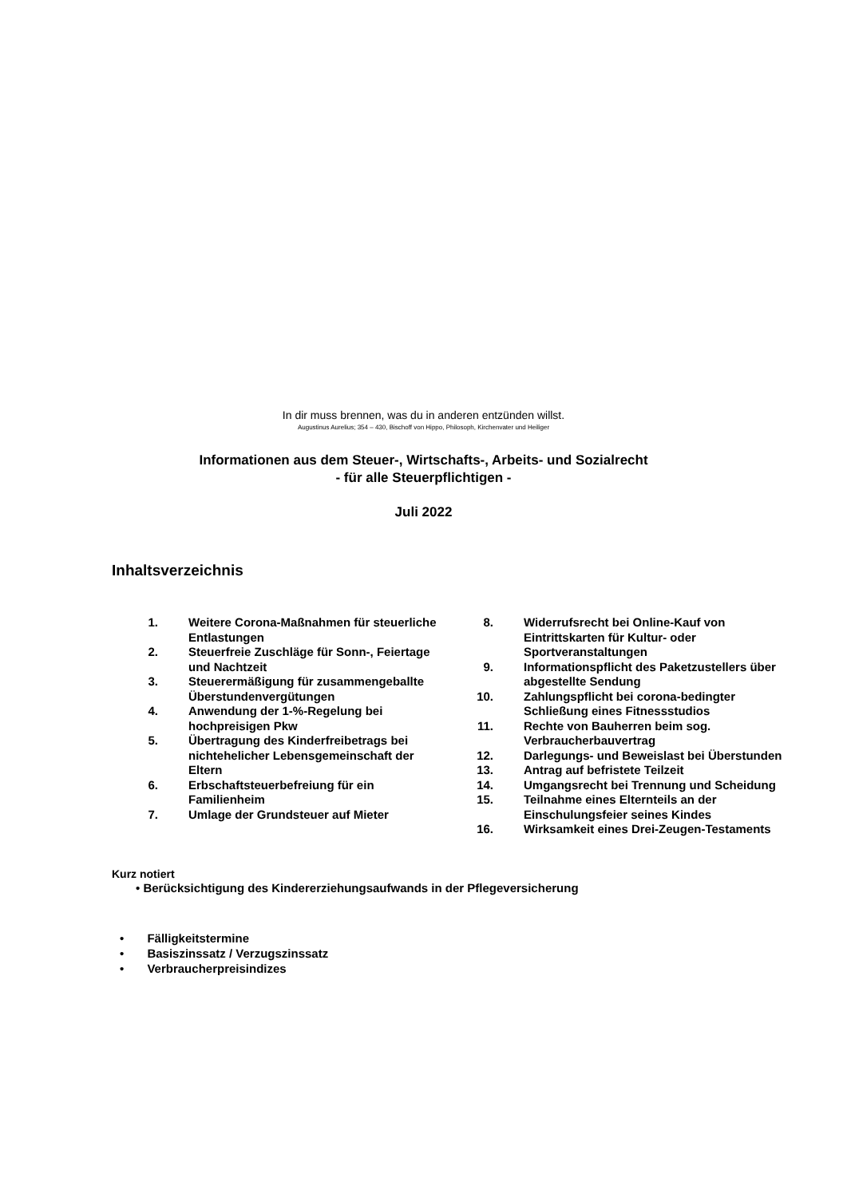In dir muss brennen, was du in anderen entzünden willst.
Augustinus Aurelius; 354 – 430, Bischoff von Hippo, Philosoph, Kirchenvater und Heiliger
Informationen aus dem Steuer-, Wirtschafts-, Arbeits- und Sozialrecht
- für alle Steuerpflichtigen -
Juli 2022
Inhaltsverzeichnis
1. Weitere Corona-Maßnahmen für steuerliche Entlastungen
2. Steuerfreie Zuschläge für Sonn-, Feiertage und Nachtzeit
3. Steuerermäßigung für zusammengeballte Überstundenvergütungen
4. Anwendung der 1-%-Regelung bei hochpreisigen Pkw
5. Übertragung des Kinderfreibetrags bei nichtehelicher Lebensgemeinschaft der Eltern
6. Erbschaftsteuerbefreiung für ein Familienheim
7. Umlage der Grundsteuer auf Mieter
8. Widerrufsrecht bei Online-Kauf von Eintrittskarten für Kultur- oder Sportveranstaltungen
9. Informationspflicht des Paketzustellers über abgestellte Sendung
10. Zahlungspflicht bei corona-bedingter Schließung eines Fitnessstudios
11. Rechte von Bauherren beim sog. Verbraucherbauvertrag
12. Darlegungs- und Beweislast bei Überstunden
13. Antrag auf befristete Teilzeit
14. Umgangsrecht bei Trennung und Scheidung
15. Teilnahme eines Elternteils an der Einschulungsfeier seines Kindes
16. Wirksamkeit eines Drei-Zeugen-Testaments
Kurz notiert
• Berücksichtigung des Kindererziehungsaufwands in der Pflegeversicherung
• Fälligkeitstermine
• Basiszinssatz / Verzugszinssatz
• Verbraucherpreisindizes